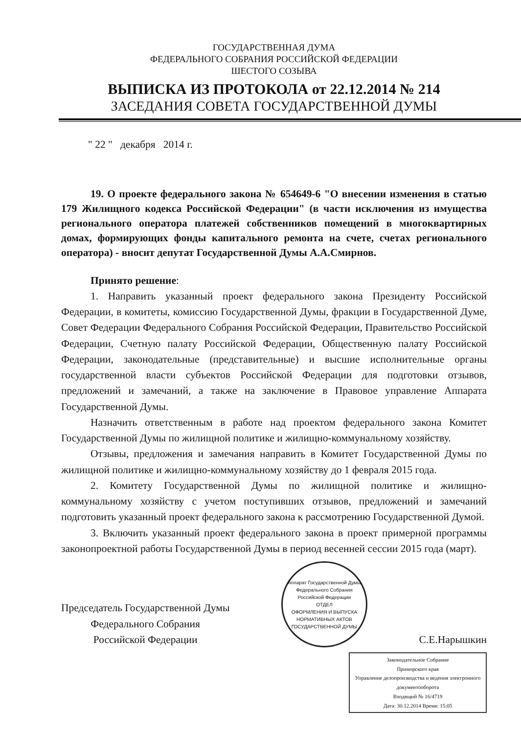ГОСУДАРСТВЕННАЯ ДУМА
ФЕДЕРАЛЬНОГО СОБРАНИЯ РОССИЙСКОЙ ФЕДЕРАЦИИ
ШЕСТОГО СОЗЫВА
ВЫПИСКА ИЗ ПРОТОКОЛА от 22.12.2014 № 214
ЗАСЕДАНИЯ СОВЕТА ГОСУДАРСТВЕННОЙ ДУМЫ
" 22 " декабря 2014 г.
19. О проекте федерального закона № 654649-6 "О внесении изменения в статью 179 Жилищного кодекса Российской Федерации" (в части исключения из имущества регионального оператора платежей собственников помещений в многоквартирных домах, формирующих фонды капитального ремонта на счете, счетах регионального оператора) - вносит депутат Государственной Думы А.А.Смирнов.
Принято решение:
1. Направить указанный проект федерального закона Президенту Российской Федерации, в комитеты, комиссию Государственной Думы, фракции в Государственной Думе, Совет Федерации Федерального Собрания Российской Федерации, Правительство Российской Федерации, Счетную палату Российской Федерации, Общественную палату Российской Федерации, законодательные (представительные) и высшие исполнительные органы государственной власти субъектов Российской Федерации для подготовки отзывов, предложений и замечаний, а также на заключение в Правовое управление Аппарата Государственной Думы.
Назначить ответственным в работе над проектом федерального закона Комитет Государственной Думы по жилищной политике и жилищно-коммунальному хозяйству.
Отзывы, предложения и замечания направить в Комитет Государственной Думы по жилищной политике и жилищно-коммунальному хозяйству до 1 февраля 2015 года.
2. Комитету Государственной Думы по жилищной политике и жилищно-коммунальному хозяйству с учетом поступивших отзывов, предложений и замечаний подготовить указанный проект федерального закона к рассмотрению Государственной Думой.
3. Включить указанный проект федерального закона в проект примерной программы законопроектной работы Государственной Думы в период весенней сессии 2015 года (март).
Председатель Государственной Думы
Федерального Собрания
Российской Федерации
Аппарат Государственной Думы Федерального Собрания Российской Федерации
ОТДЕЛ
ОФОРМЛЕНИЯ И ВЫПУСКА
НОРМАТИВНЫХ АКТОВ
ГОСУДАРСТВЕННОЙ ДУМЫ
С.Е.Нарышкин
Законодательное Собрание
Приморского края
Управление делопроизводства и ведения электронного документооборота
Входящий № 16/4719
Дата: 30.12.2014 Время: 15:05